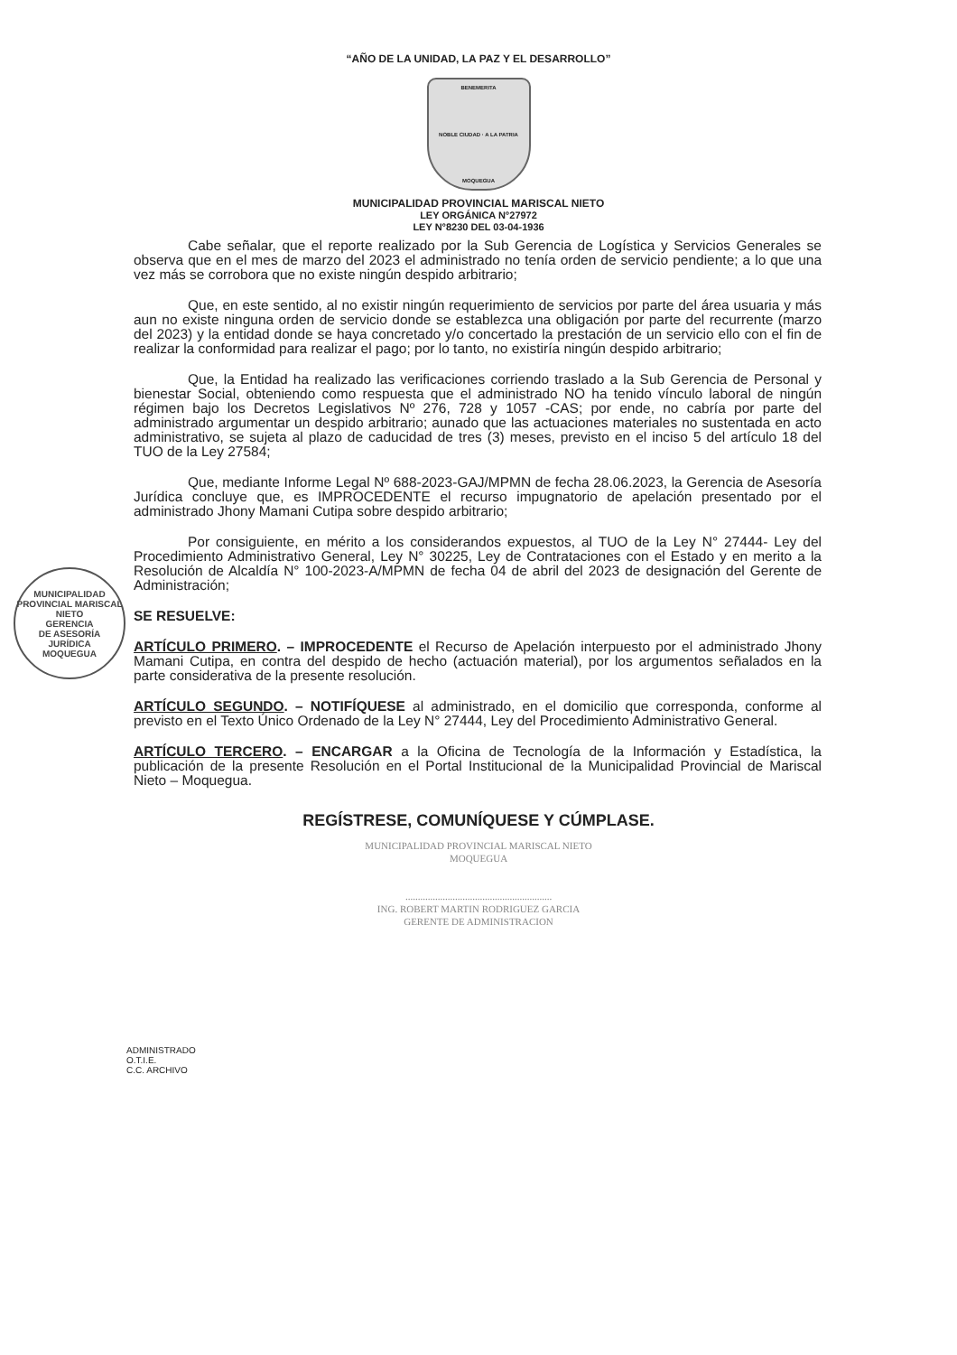“AÑO DE LA UNIDAD, LA PAZ Y EL DESARROLLO”
BENEMERITA
NOBLE CIUDAD · A LA PATRIA
MOQUEGUA
MUNICIPALIDAD PROVINCIAL MARISCAL NIETO
LEY ORGÁNICA N°27972
LEY N°8230 DEL 03-04-1936
Cabe señalar, que el reporte realizado por la Sub Gerencia de Logística y Servicios Generales se observa que en el mes de marzo del 2023 el administrado no tenía orden de servicio pendiente; a lo que una vez más se corrobora que no existe ningún despido arbitrario;
Que, en este sentido, al no existir ningún requerimiento de servicios por parte del área usuaria y más aun no existe ninguna orden de servicio donde se establezca una obligación por parte del recurrente (marzo del 2023) y la entidad donde se haya concretado y/o concertado la prestación de un servicio ello con el fin de realizar la conformidad para realizar el pago; por lo tanto, no existiría ningún despido arbitrario;
Que, la Entidad ha realizado las verificaciones corriendo traslado a la Sub Gerencia de Personal y bienestar Social, obteniendo como respuesta que el administrado NO ha tenido vínculo laboral de ningún régimen bajo los Decretos Legislativos Nº 276, 728 y 1057 -CAS; por ende, no cabría por parte del administrado argumentar un despido arbitrario; aunado que las actuaciones materiales no sustentada en acto administrativo, se sujeta al plazo de caducidad de tres (3) meses, previsto en el inciso 5 del artículo 18 del TUO de la Ley 27584;
Que, mediante Informe Legal Nº 688-2023-GAJ/MPMN de fecha 28.06.2023, la Gerencia de Asesoría Jurídica concluye que, es IMPROCEDENTE el recurso impugnatorio de apelación presentado por el administrado Jhony Mamani Cutipa sobre despido arbitrario;
Por consiguiente, en mérito a los considerandos expuestos, al TUO de la Ley N° 27444- Ley del Procedimiento Administrativo General, Ley N° 30225, Ley de Contrataciones con el Estado y en merito a la Resolución de Alcaldía N° 100-2023-A/MPMN de fecha 04 de abril del 2023 de designación del Gerente de Administración;
SE RESUELVE:
ARTÍCULO PRIMERO. – IMPROCEDENTE el Recurso de Apelación interpuesto por el administrado Jhony Mamani Cutipa, en contra del despido de hecho (actuación material), por los argumentos señalados en la parte considerativa de la presente resolución.
ARTÍCULO SEGUNDO. – NOTIFÍQUESE al administrado, en el domicilio que corresponda, conforme al previsto en el Texto Único Ordenado de la Ley N° 27444, Ley del Procedimiento Administrativo General.
ARTÍCULO TERCERO. – ENCARGAR a la Oficina de Tecnología de la Información y Estadística, la publicación de la presente Resolución en el Portal Institucional de la Municipalidad Provincial de Mariscal Nieto – Moquegua.
REGÍSTRESE, COMUNÍQUESE Y CÚMPLASE.
MUNICIPALIDAD PROVINCIAL MARISCAL NIETO
MOQUEGUA
...........................................................
ING. ROBERT MARTIN RODRIGUEZ GARCIA
GERENTE DE ADMINISTRACION
ADMINISTRADO
O.T.I.E.
C.C. ARCHIVO
MUNICIPALIDAD PROVINCIAL MARISCAL NIETO
GERENCIA
DE ASESORÍA
JURÍDICA
MOQUEGUA